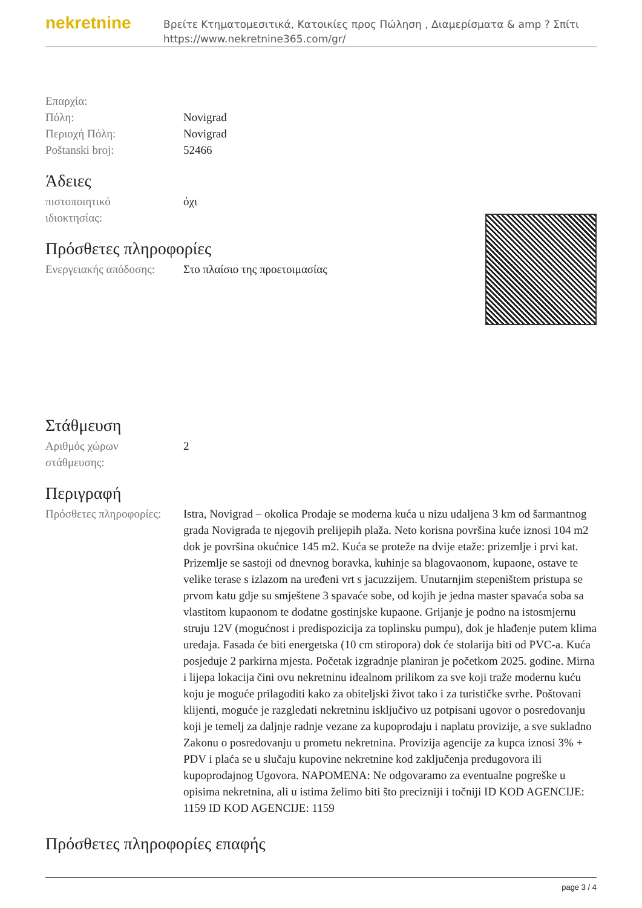nekretnine
Βρείτε Κτηματομεσιτικά, Κατοικίες προς Πώληση , Διαμερίσματα & amp ? Σπίτι
https://www.nekretnine365.com/gr/
| Επαρχία: | |
| Πόλη: | Novigrad |
| Περιοχή Πόλη: | Novigrad |
| Poštanski broj: | 52466 |
Άδειες
| πιστοποιητικό ιδιοκτησίας: | όχι |
Πρόσθετες πληροφορίες
| Ενεργειακής απόδοσης: | Στο πλαίσιο της προετοιμασίας |
Στάθμευση
| Αριθμός χώρων στάθμευσης: | 2 |
Περιγραφή
| Πρόσθετες πληροφορίες: | Istra, Novigrad – okolica Prodaje se moderna kuća u nizu udaljena 3 km od šarmantnog grada Novigrada te njegovih prelijepih plaža. Neto korisna površina kuće iznosi 104 m2 dok je površina okućnice 145 m2. Kuća se proteže na dvije etaže: prizemlje i prvi kat. Prizemlje se sastoji od dnevnog boravka, kuhinje sa blagovaonom, kupaone, ostave te velike terase s izlazom na uređeni vrt s jacuzzijem. Unutarnjim stepeništem pristupa se prvom katu gdje su smještene 3 spavaće sobe, od kojih je jedna master spavaća soba sa vlastitom kupaonom te dodatne gostinjske kupaone. Grijanje je podno na istosmjernu struju 12V (mogućnost i predispozicija za toplinsku pumpu), dok je hlađenje putem klima uređaja. Fasada će biti energetska (10 cm stiropora) dok će stolarija biti od PVC-a. Kuća posjeduje 2 parkirna mjesta. Početak izgradnje planiran je početkom 2025. godine. Mirna i lijepa lokacija čini ovu nekretninu idealnom prilikom za sve koji traže modernu kuću koju je moguće prilagoditi kako za obiteljski život tako i za turističke svrhe. Poštovani klijenti, moguće je razgledati nekretninu isključivo uz potpisani ugovor o posredovanju koji je temelj za daljnje radnje vezane za kupoprodaju i naplatu provizije, a sve sukladno Zakonu o posredovanju u prometu nekretnina. Provizija agencije za kupca iznosi 3% + PDV i plaća se u slučaju kupovine nekretnine kod zaključenja predugovora ili kupoprodajnog Ugovora. NAPOMENA: Ne odgovaramo za eventualne pogreške u opisima nekretnina, ali u istima želimo biti što precizniji i točniji ID KOD AGENCIJE: 1159 ID KOD AGENCIJE: 1159 |
Πρόσθετες πληροφορίες επαφής
page 3 / 4